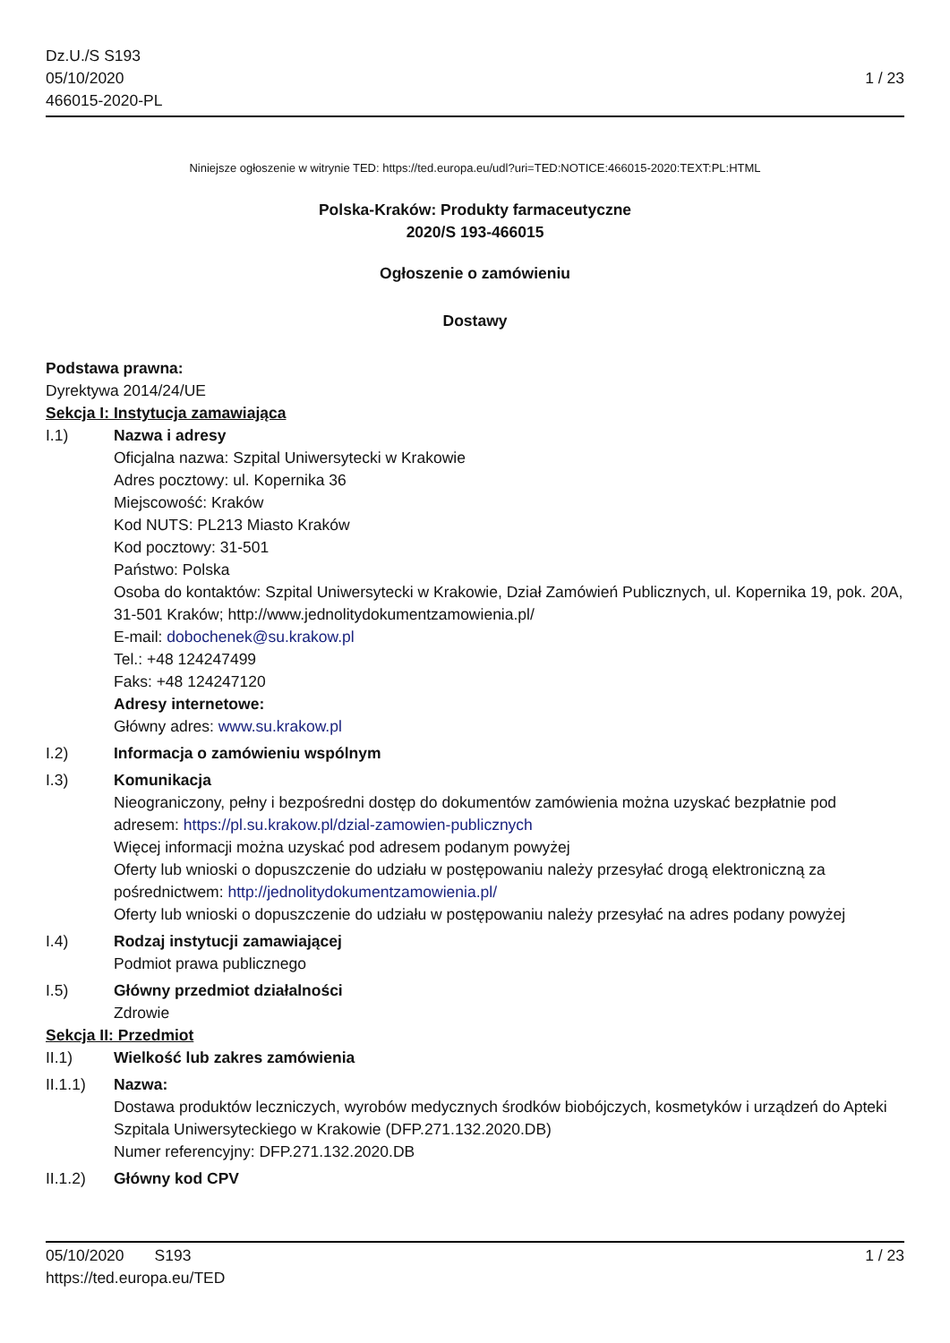Dz.U./S S193
05/10/2020
466015-2020-PL
1 / 23
Niniejsze ogłoszenie w witrynie TED: https://ted.europa.eu/udl?uri=TED:NOTICE:466015-2020:TEXT:PL:HTML
Polska-Kraków: Produkty farmaceutyczne
2020/S 193-466015
Ogłoszenie o zamówieniu
Dostawy
Podstawa prawna:
Dyrektywa 2014/24/UE
Sekcja I: Instytucja zamawiająca
I.1) Nazwa i adresy
Oficjalna nazwa: Szpital Uniwersytecki w Krakowie
Adres pocztowy: ul. Kopernika 36
Miejscowość: Kraków
Kod NUTS: PL213 Miasto Kraków
Kod pocztowy: 31-501
Państwo: Polska
Osoba do kontaktów: Szpital Uniwersytecki w Krakowie, Dział Zamówień Publicznych, ul. Kopernika 19, pok. 20A, 31-501 Kraków; http://www.jednolitydokumentzamowienia.pl/
E-mail: dobochenek@su.krakow.pl
Tel.: +48 124247499
Faks: +48 124247120
Adresy internetowe:
Główny adres: www.su.krakow.pl
I.2) Informacja o zamówieniu wspólnym
I.3) Komunikacja
Nieograniczony, pełny i bezpośredni dostęp do dokumentów zamówienia można uzyskać bezpłatnie pod adresem: https://pl.su.krakow.pl/dzial-zamowien-publicznych
Więcej informacji można uzyskać pod adresem podanym powyżej
Oferty lub wnioski o dopuszczenie do udziału w postępowaniu należy przesyłać drogą elektroniczną za pośrednictwem: http://jednolitydokumentzamowienia.pl/
Oferty lub wnioski o dopuszczenie do udziału w postępowaniu należy przesyłać na adres podany powyżej
I.4) Rodzaj instytucji zamawiającej
Podmiot prawa publicznego
I.5) Główny przedmiot działalności
Zdrowie
Sekcja II: Przedmiot
II.1) Wielkość lub zakres zamówienia
II.1.1) Nazwa:
Dostawa produktów leczniczych, wyrobów medycznych środków biobójczych, kosmetyków i urządzeń do Apteki Szpitala Uniwersyteckiego w Krakowie (DFP.271.132.2020.DB)
Numer referencyjny: DFP.271.132.2020.DB
II.1.2) Główny kod CPV
05/10/2020 S193 1 / 23
https://ted.europa.eu/TED